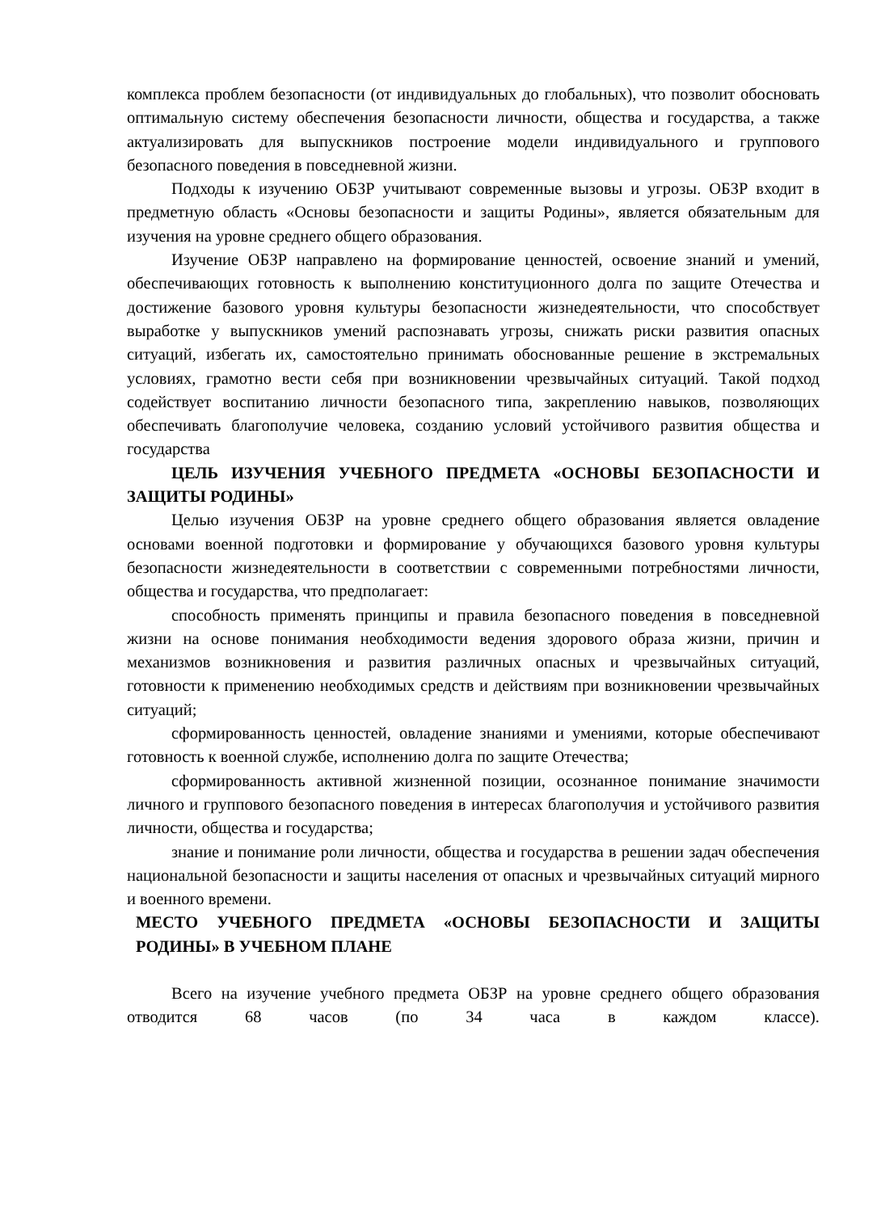комплекса проблем безопасности (от индивидуальных до глобальных), что позволит обосновать оптимальную систему обеспечения безопасности личности, общества и государства, а также актуализировать для выпускников построение модели индивидуального и группового безопасного поведения в повседневной жизни.
Подходы к изучению ОБЗР учитывают современные вызовы и угрозы. ОБЗР входит в предметную область «Основы безопасности и защиты Родины», является обязательным для изучения на уровне среднего общего образования.
Изучение ОБЗР направлено на формирование ценностей, освоение знаний и умений, обеспечивающих готовность к выполнению конституционного долга по защите Отечества и достижение базового уровня культуры безопасности жизнедеятельности, что способствует выработке у выпускников умений распознавать угрозы, снижать риски развития опасных ситуаций, избегать их, самостоятельно принимать обоснованные решение в экстремальных условиях, грамотно вести себя при возникновении чрезвычайных ситуаций. Такой подход содействует воспитанию личности безопасного типа, закреплению навыков, позволяющих обеспечивать благополучие человека, созданию условий устойчивого развития общества и государства
ЦЕЛЬ ИЗУЧЕНИЯ УЧЕБНОГО ПРЕДМЕТА «ОСНОВЫ БЕЗОПАСНОСТИ И ЗАЩИТЫ РОДИНЫ»
Целью изучения ОБЗР на уровне среднего общего образования является овладение основами военной подготовки и формирование у обучающихся базового уровня культуры безопасности жизнедеятельности в соответствии с современными потребностями личности, общества и государства, что предполагает:
способность применять принципы и правила безопасного поведения в повседневной жизни на основе понимания необходимости ведения здорового образа жизни, причин и механизмов возникновения и развития различных опасных и чрезвычайных ситуаций, готовности к применению необходимых средств и действиям при возникновении чрезвычайных ситуаций;
сформированность ценностей, овладение знаниями и умениями, которые обеспечивают готовность к военной службе, исполнению долга по защите Отечества;
сформированность активной жизненной позиции, осознанное понимание значимости личного и группового безопасного поведения в интересах благополучия и устойчивого развития личности, общества и государства;
знание и понимание роли личности, общества и государства в решении задач обеспечения национальной безопасности и защиты населения от опасных и чрезвычайных ситуаций мирного и военного времени.
МЕСТО УЧЕБНОГО ПРЕДМЕТА «ОСНОВЫ БЕЗОПАСНОСТИ И ЗАЩИТЫ РОДИНЫ» В УЧЕБНОМ ПЛАНЕ
Всего на изучение учебного предмета ОБЗР на уровне среднего общего образования отводится 68 часов (по 34 часа в каждом классе).